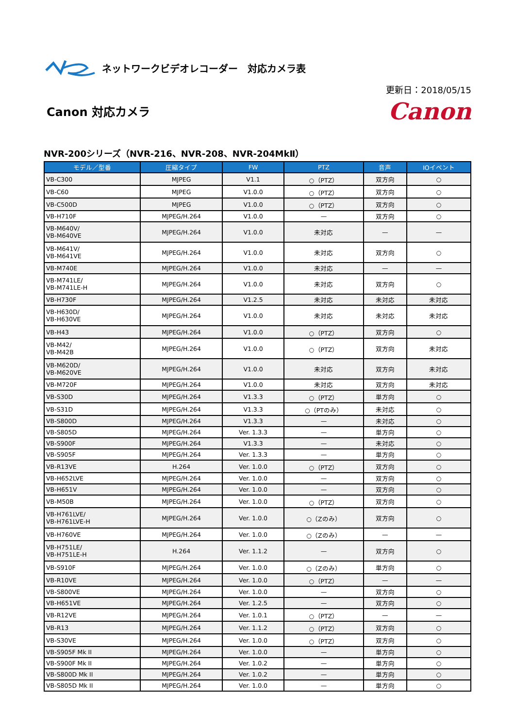ネットワークビデオレコーダー　対応カメラ表
Canon 対応カメラ
更新日：2018/05/15
Canon
NVR-200シリーズ（NVR-216、NVR-208、NVR-204MkⅡ）
| モデル／型番 | 圧縮タイプ | FW | PTZ | 音声 | IOイベント |
| --- | --- | --- | --- | --- | --- |
| VB-C300 | MJPEG | V1.1 | ○（PTZ） | 双方向 | ○ |
| VB-C60 | MJPEG | V1.0.0 | ○（PTZ） | 双方向 | ○ |
| VB-C500D | MJPEG | V1.0.0 | ○（PTZ） | 双方向 | ○ |
| VB-H710F | MJPEG/H.264 | V1.0.0 | — | 双方向 | ○ |
| VB-M640V/ VB-M640VE | MJPEG/H.264 | V1.0.0 | 未対応 | — | — |
| VB-M641V/ VB-M641VE | MJPEG/H.264 | V1.0.0 | 未対応 | 双方向 | ○ |
| VB-M740E | MJPEG/H.264 | V1.0.0 | 未対応 | — | — |
| VB-M741LE/ VB-M741LE-H | MJPEG/H.264 | V1.0.0 | 未対応 | 双方向 | ○ |
| VB-H730F | MJPEG/H.264 | V1.2.5 | 未対応 | 未対応 | 未対応 |
| VB-H630D/ VB-H630VE | MJPEG/H.264 | V1.0.0 | 未対応 | 未対応 | 未対応 |
| VB-H43 | MJPEG/H.264 | V1.0.0 | ○（PTZ） | 双方向 | ○ |
| VB-M42/ VB-M42B | MJPEG/H.264 | V1.0.0 | ○（PTZ） | 双方向 | 未対応 |
| VB-M620D/ VB-M620VE | MJPEG/H.264 | V1.0.0 | 未対応 | 双方向 | 未対応 |
| VB-M720F | MJPEG/H.264 | V1.0.0 | 未対応 | 双方向 | 未対応 |
| VB-S30D | MJPEG/H.264 | V1.3.3 | ○（PTZ） | 単方向 | ○ |
| VB-S31D | MJPEG/H.264 | V1.3.3 | ○（PTのみ） | 未対応 | ○ |
| VB-S800D | MJPEG/H.264 | V1.3.3 | — | 未対応 | ○ |
| VB-S805D | MJPEG/H.264 | Ver. 1.3.3 | — | 単方向 | ○ |
| VB-S900F | MJPEG/H.264 | V1.3.3 | — | 未対応 | ○ |
| VB-S905F | MJPEG/H.264 | Ver. 1.3.3 | — | 単方向 | ○ |
| VB-R13VE | H.264 | Ver. 1.0.0 | ○（PTZ） | 双方向 | ○ |
| VB-H652LVE | MJPEG/H.264 | Ver. 1.0.0 | — | 双方向 | ○ |
| VB-H651V | MJPEG/H.264 | Ver. 1.0.0 | — | 双方向 | ○ |
| VB-M50B | MJPEG/H.264 | Ver. 1.0.0 | ○（PTZ） | 双方向 | ○ |
| VB-H761LVE/ VB-H761LVE-H | MJPEG/H.264 | Ver. 1.0.0 | ○（Zのみ） | 双方向 | ○ |
| VB-H760VE | MJPEG/H.264 | Ver. 1.0.0 | ○（Zのみ） | — | — |
| VB-H751LE/ VB-H751LE-H | H.264 | Ver. 1.1.2 | — | 双方向 | ○ |
| VB-S910F | MJPEG/H.264 | Ver. 1.0.0 | ○（Zのみ） | 単方向 | ○ |
| VB-R10VE | MJPEG/H.264 | Ver. 1.0.0 | ○（PTZ） | — | — |
| VB-S800VE | MJPEG/H.264 | Ver. 1.0.0 | — | 双方向 | ○ |
| VB-H651VE | MJPEG/H.264 | Ver. 1.2.5 | — | 双方向 | ○ |
| VB-R12VE | MJPEG/H.264 | Ver. 1.0.1 | ○（PTZ） | — | — |
| VB-R13 | MJPEG/H.264 | Ver. 1.1.2 | ○（PTZ） | 双方向 | ○ |
| VB-S30VE | MJPEG/H.264 | Ver. 1.0.0 | ○（PTZ） | 双方向 | ○ |
| VB-S905F Mk II | MJPEG/H.264 | Ver. 1.0.0 | — | 単方向 | ○ |
| VB-S900F Mk II | MJPEG/H.264 | Ver. 1.0.2 | — | 単方向 | ○ |
| VB-S800D Mk II | MJPEG/H.264 | Ver. 1.0.2 | — | 単方向 | ○ |
| VB-S805D Mk II | MJPEG/H.264 | Ver. 1.0.0 | — | 単方向 | ○ |